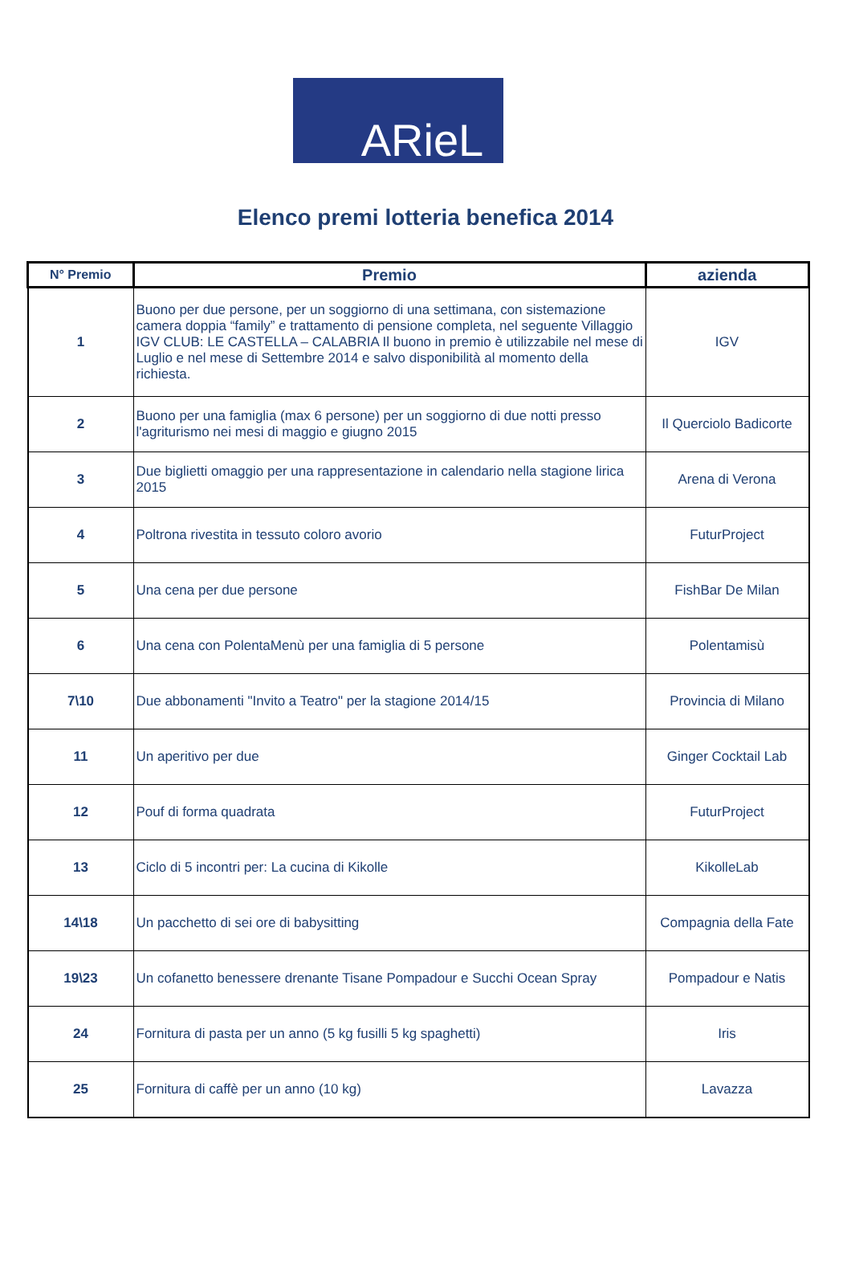ARieL
Elenco premi lotteria benefica 2014
| N° Premio | Premio | azienda |
| --- | --- | --- |
| 1 | Buono per due persone, per un soggiorno di una settimana, con sistemazione camera doppia “family” e trattamento di pensione completa, nel seguente Villaggio IGV CLUB: LE CASTELLA – CALABRIA Il buono in premio è utilizzabile nel mese di Luglio e nel mese di Settembre 2014 e salvo disponibilità al momento della richiesta. | IGV |
| 2 | Buono per una famiglia (max 6 persone) per un soggiorno di due notti presso l'agriturismo nei mesi di maggio e giugno 2015 | Il Querciolo Badicorte |
| 3 | Due biglietti omaggio per una rappresentazione in calendario nella stagione lirica 2015 | Arena di Verona |
| 4 | Poltrona rivestita in tessuto coloro avorio | FuturProject |
| 5 | Una cena per due persone | FishBar De Milan |
| 6 | Una cena con PolentaMenù per una famiglia di 5 persone | Polentamisù |
| 7\10 | Due abbonamenti "Invito a Teatro" per la stagione 2014/15 | Provincia di Milano |
| 11 | Un aperitivo per due | Ginger Cocktail Lab |
| 12 | Pouf di forma quadrata | FuturProject |
| 13 | Ciclo di 5 incontri per: La cucina di Kikolle | KikolleLab |
| 14\18 | Un pacchetto di sei ore di babysitting | Compagnia della Fate |
| 19\23 | Un cofanetto benessere drenante Tisane Pompadour e Succhi Ocean Spray | Pompadour e Natis |
| 24 | Fornitura di pasta per un anno (5 kg fusilli 5 kg spaghetti) | Iris |
| 25 | Fornitura di caffè per un anno (10 kg) | Lavazza |